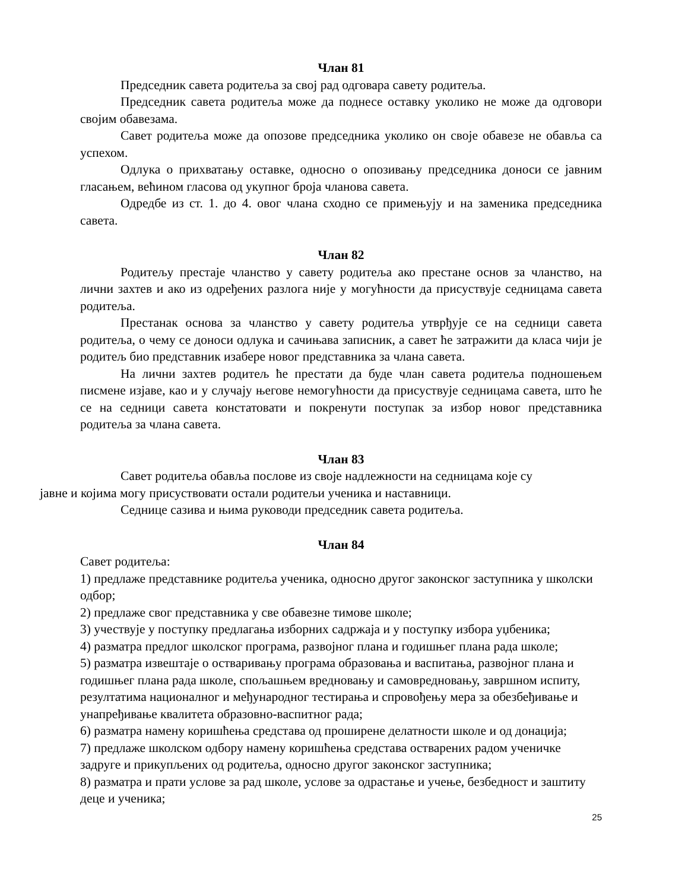Члан 81
Председник савета родитеља за свој рад одговара савету родитеља.
Председник савета родитеља може да поднесе оставку уколико не може да одговори својим обавезама.
Савет родитеља може да опозове председника уколико он своје обавезе не обавља са успехом.
Одлука о прихватању оставке, односно о опозивању председника доноси се јавним гласањем, већином гласова од укупног броја чланова савета.
Одредбе из ст. 1. до 4. овог члана сходно се примењују и на заменика председника савета.
Члан 82
Родитељу престаје чланство у савету родитеља ако престане основ за чланство, на лични захтев и ако из одређених разлога није у могућности да присуствује седницама савета родитеља.
Престанак основа за чланство у савету родитеља утврђује се на седници савета родитеља, о чему се доноси одлука и сачињава записник, а савет ће затражити да класа чији је родитељ био представник изабере новог представника за члана савета.
На лични захтев родитељ ће престати да буде члан савета родитеља подношењем писмене изјаве, као и у случају његове немогућности да присуствује седницама савета, што ће се на седници савета констатовати и покренути поступак за избор новог представника родитеља за члана савета.
Члан 83
Савет родитеља обавља послове из своје надлежности на седницама које су
јавне и којима могу присуствовати остали родитељи ученика и наставници.
Седнице сазива и њима руководи председник савета родитеља.
Члан 84
Савет родитеља:
1) предлаже представнике родитеља ученика, односно другог законског заступника у школски одбор;
2) предлаже свог представника у све обавезне тимове школе;
3) учествује у поступку предлагања изборних садржаја и у поступку избора уџбеника;
4) разматра предлог школског програма, развојног плана и годишњег плана рада школе;
5) разматра извештаје о остваривању програма образовања и васпитања, развојног плана и годишњег плана рада школе, спољашњем вредновању и самовредновању, завршном испиту, резултатима националног и међународног тестирања и спровођењу мера за обезбеђивање и унапређивање квалитета образовно-васпитног рада;
6) разматра намену коришћења средстава од проширене делатности школе и од донација;
7) предлаже школском одбору намену коришћења средстава остварених радом ученичке задруге и прикупљених од родитеља, односно другог законског заступника;
8) разматра и прати услове за рад школе, услове за одрастање и учење, безбедност и заштиту деце и ученика;
25